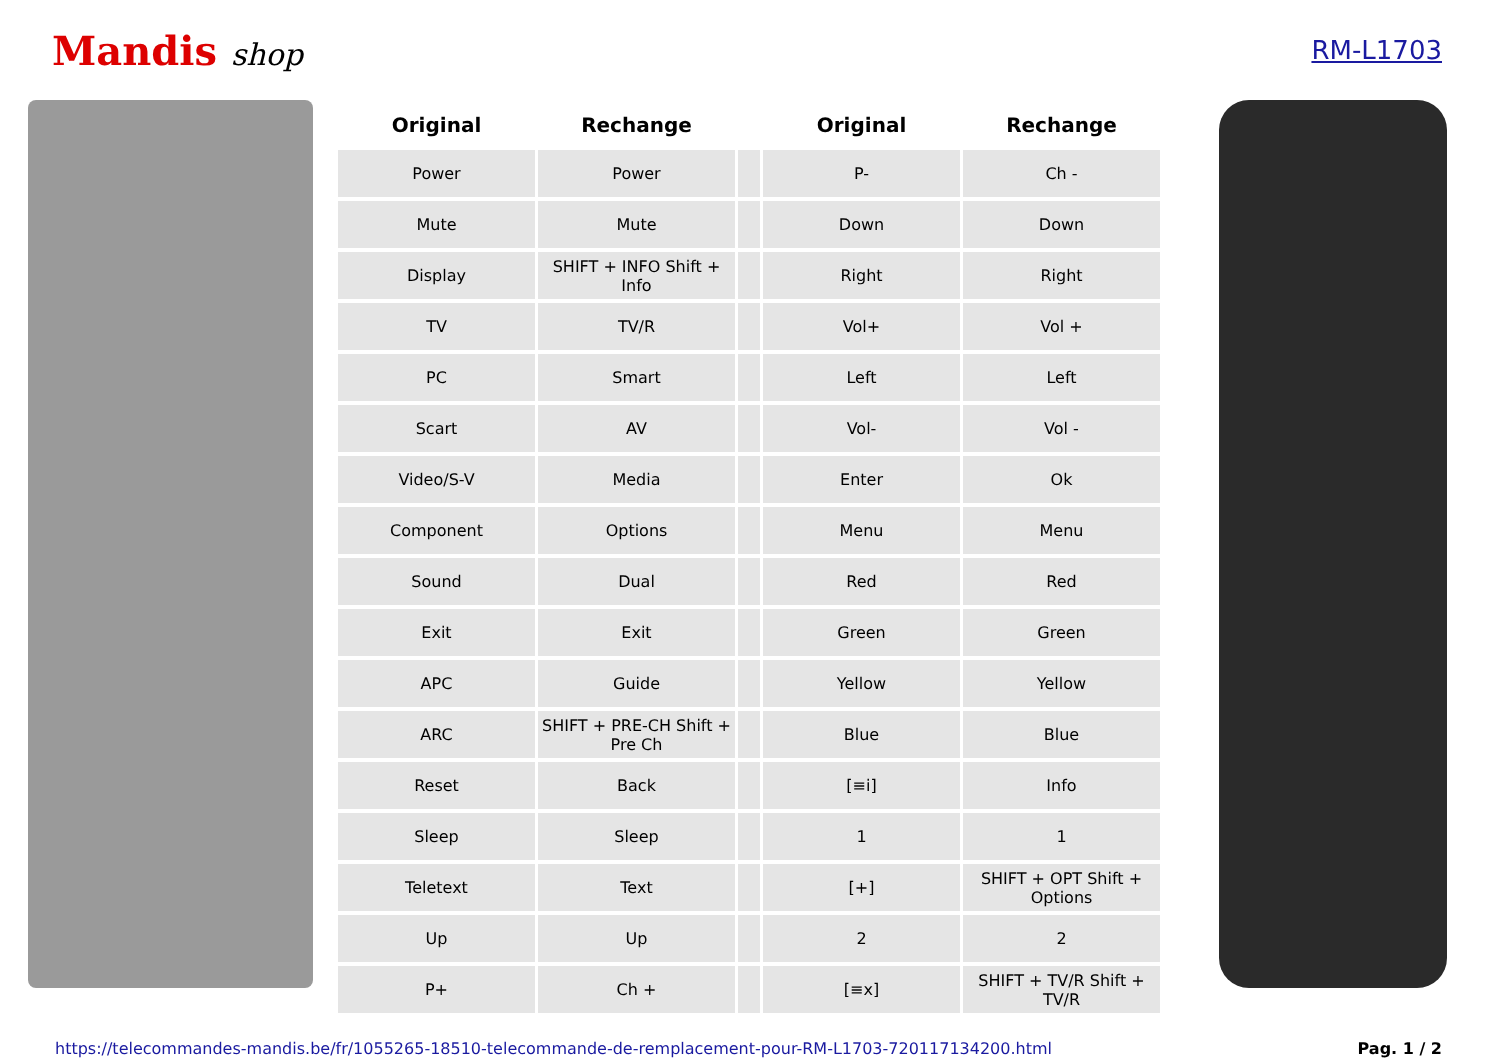Mandis shop
RM-L1703
| Original | Rechange | | Original | Rechange |
| --- | --- | --- | --- | --- |
| Power | Power | | P- | Ch - |
| Mute | Mute | | Down | Down |
| Display | SHIFT + INFO Shift + Info | | Right | Right |
| TV | TV/R | | Vol+ | Vol + |
| PC | Smart | | Left | Left |
| Scart | AV | | Vol- | Vol - |
| Video/S-V | Media | | Enter | Ok |
| Component | Options | | Menu | Menu |
| Sound | Dual | | Red | Red |
| Exit | Exit | | Green | Green |
| APC | Guide | | Yellow | Yellow |
| ARC | SHIFT + PRE-CH Shift + Pre Ch | | Blue | Blue |
| Reset | Back | | [≡i] | Info |
| Sleep | Sleep | | 1 | 1 |
| Teletext | Text | | [+] | SHIFT + OPT Shift + Options |
| Up | Up | | 2 | 2 |
| P+ | Ch + | | [≡x] | SHIFT + TV/R Shift + TV/R |
https://telecommandes-mandis.be/fr/1055265-18510-telecommande-de-remplacement-pour-RM-L1703-720117134200.html Pag. 1 / 2